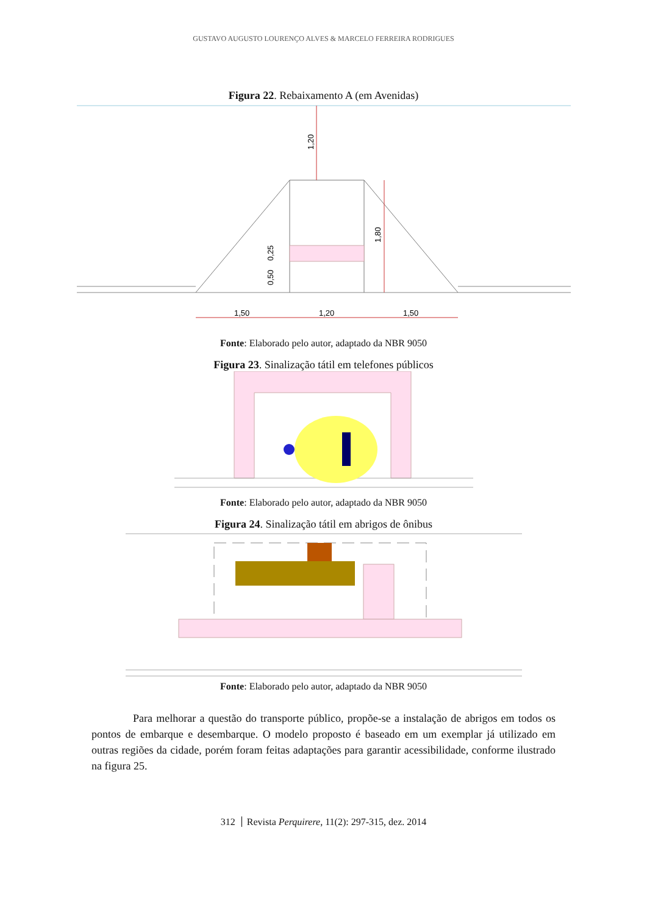GUSTAVO AUGUSTO LOURENÇO ALVES & MARCELO FERREIRA RODRIGUES
Figura 22. Rebaixamento A (em Avenidas)
1,20
1,80
1,50
1,20
1,50
0,25
0,50
Fonte: Elaborado pelo autor, adaptado da NBR 9050
Figura 23. Sinalização tátil em telefones públicos
Fonte: Elaborado pelo autor, adaptado da NBR 9050
Figura 24. Sinalização tátil em abrigos de ônibus
Fonte: Elaborado pelo autor, adaptado da NBR 9050
Para melhorar a questão do transporte público, propõe-se a instalação de abrigos em todos os pontos de embarque e desembarque. O modelo proposto é baseado em um exemplar já utilizado em outras regiões da cidade, porém foram feitas adaptações para garantir acessibilidade, conforme ilustrado na figura 25.
312 Revista Perquirere, 11(2): 297-315, dez. 2014